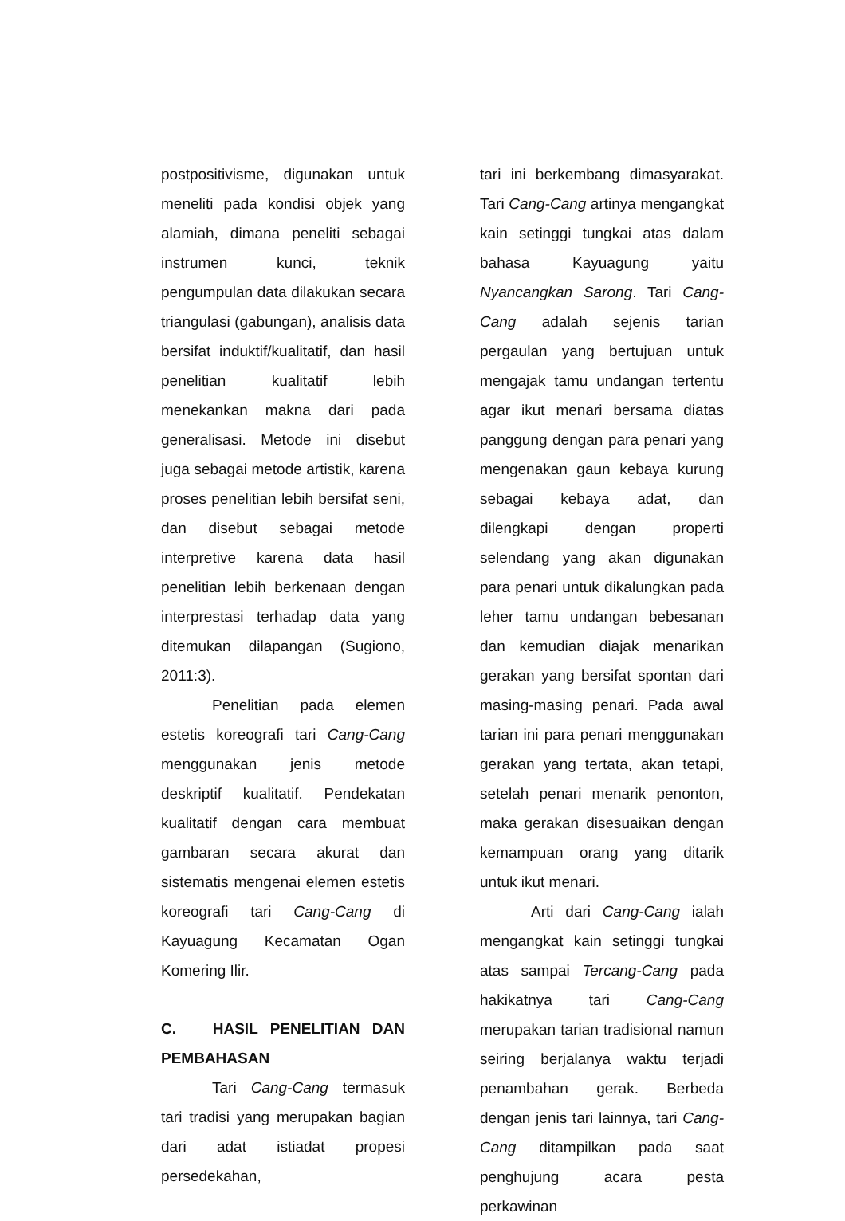postpositivisme, digunakan untuk meneliti pada kondisi objek yang alamiah, dimana peneliti sebagai instrumen kunci, teknik pengumpulan data dilakukan secara triangulasi (gabungan), analisis data bersifat induktif/kualitatif, dan hasil penelitian kualitatif lebih menekankan makna dari pada generalisasi. Metode ini disebut juga sebagai metode artistik, karena proses penelitian lebih bersifat seni, dan disebut sebagai metode interpretive karena data hasil penelitian lebih berkenaan dengan interprestasi terhadap data yang ditemukan dilapangan (Sugiono, 2011:3).
Penelitian pada elemen estetis koreografi tari Cang-Cang menggunakan jenis metode deskriptif kualitatif. Pendekatan kualitatif dengan cara membuat gambaran secara akurat dan sistematis mengenai elemen estetis koreografi tari Cang-Cang di Kayuagung Kecamatan Ogan Komering Ilir.
C. HASIL PENELITIAN DAN PEMBAHASAN
Tari Cang-Cang termasuk tari tradisi yang merupakan bagian dari adat istiadat propesi persedekahan,
tari ini berkembang dimasyarakat. Tari Cang-Cang artinya mengangkat kain setinggi tungkai atas dalam bahasa Kayuagung yaitu Nyancangkan Sarong. Tari Cang-Cang adalah sejenis tarian pergaulan yang bertujuan untuk mengajak tamu undangan tertentu agar ikut menari bersama diatas panggung dengan para penari yang mengenakan gaun kebaya kurung sebagai kebaya adat, dan dilengkapi dengan properti selendang yang akan digunakan para penari untuk dikalungkan pada leher tamu undangan bebesanan dan kemudian diajak menarikan gerakan yang bersifat spontan dari masing-masing penari. Pada awal tarian ini para penari menggunakan gerakan yang tertata, akan tetapi, setelah penari menarik penonton, maka gerakan disesuaikan dengan kemampuan orang yang ditarik untuk ikut menari.
Arti dari Cang-Cang ialah mengangkat kain setinggi tungkai atas sampai Tercang-Cang pada hakikatnya tari Cang-Cang merupakan tarian tradisional namun seiring berjalanya waktu terjadi penambahan gerak. Berbeda dengan jenis tari lainnya, tari Cang-Cang ditampilkan pada saat penghujung acara pesta perkawinan